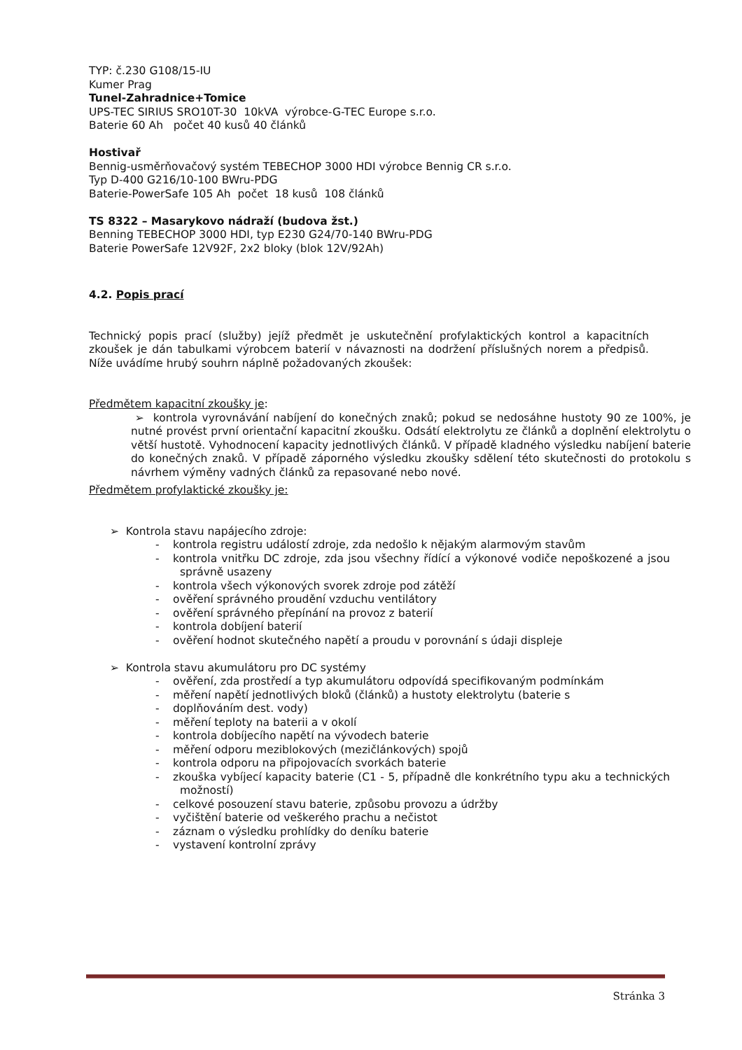TYP: č.230 G108/15-IU
Kumer Prag
Tunel-Zahradnice+Tomice
UPS-TEC SIRIUS SRO10T-30 10kVA výrobce-G-TEC Europe s.r.o.
Baterie 60 Ah počet 40 kusů 40 článků
Hostivař
Bennig-usměrňovačový systém TEBECHOP 3000 HDI výrobce Bennig CR s.r.o.
Typ D-400 G216/10-100 BWru-PDG
Baterie-PowerSafe 105 Ah počet 18 kusů 108 článků
TS 8322 – Masarykovo nádraží (budova žst.)
Benning TEBECHOP 3000 HDI, typ E230 G24/70-140 BWru-PDG
Baterie PowerSafe 12V92F, 2x2 bloky (blok 12V/92Ah)
4.2. Popis prací
Technický popis prací (služby) jejíž předmět je uskutečnění profylaktických kontrol a kapacitních zkoušek je dán tabulkami výrobcem baterií v návaznosti na dodržení příslušných norem a předpisů. Níže uvádíme hrubý souhrn náplně požadovaných zkoušek:
Předmětem kapacitní zkoušky je:
➢ kontrola vyrovnávání nabíjení do konečných znaků; pokud se nedosáhne hustoty 90 ze 100%, je nutné provést první orientační kapacitní zkoušku. Odsátí elektrolytu ze článků a doplnění elektrolytu o větší hustotě. Vyhodnocení kapacity jednotlivých článků. V případě kladného výsledku nabíjení baterie do konečných znaků. V případě záporného výsledku zkoušky sdělení této skutečnosti do protokolu s návrhem výměny vadných článků za repasované nebo nové.
Předmětem profylaktické zkoušky je:
➢ Kontrola stavu napájecího zdroje:
- kontrola registru událostí zdroje, zda nedošlo k nějakým alarmovým stavům
- kontrola vnitřku DC zdroje, zda jsou všechny řídící a výkonové vodiče nepoškozené a jsou správně usazeny
- kontrola všech výkonových svorek zdroje pod zátěží
- ověření správného proudění vzduchu ventilátory
- ověření správného přepínání na provoz z baterií
- kontrola dobíjení baterií
- ověření hodnot skutečného napětí a proudu v porovnání s údaji displeje
➢ Kontrola stavu akumulátoru pro DC systémy
- ověření, zda prostředí a typ akumulátoru odpovídá specifikovaným podmínkám
- měření napětí jednotlivých bloků (článků) a hustoty elektrolytu (baterie s
- doplňováním dest. vody)
- měření teploty na baterii a v okolí
- kontrola dobíjecího napětí na vývodech baterie
- měření odporu meziblokových (mezičlánkových) spojů
- kontrola odporu na připojovacích svorkách baterie
- zkouška vybíjecí kapacity baterie (C1 - 5, případně dle konkrétního typu aku a technických možností)
- celkové posouzení stavu baterie, způsobu provozu a údržby
- vyčištění baterie od veškerého prachu a nečistot
- záznam o výsledku prohlídky do deníku baterie
- vystavení kontrolní zprávy
Stránka 3